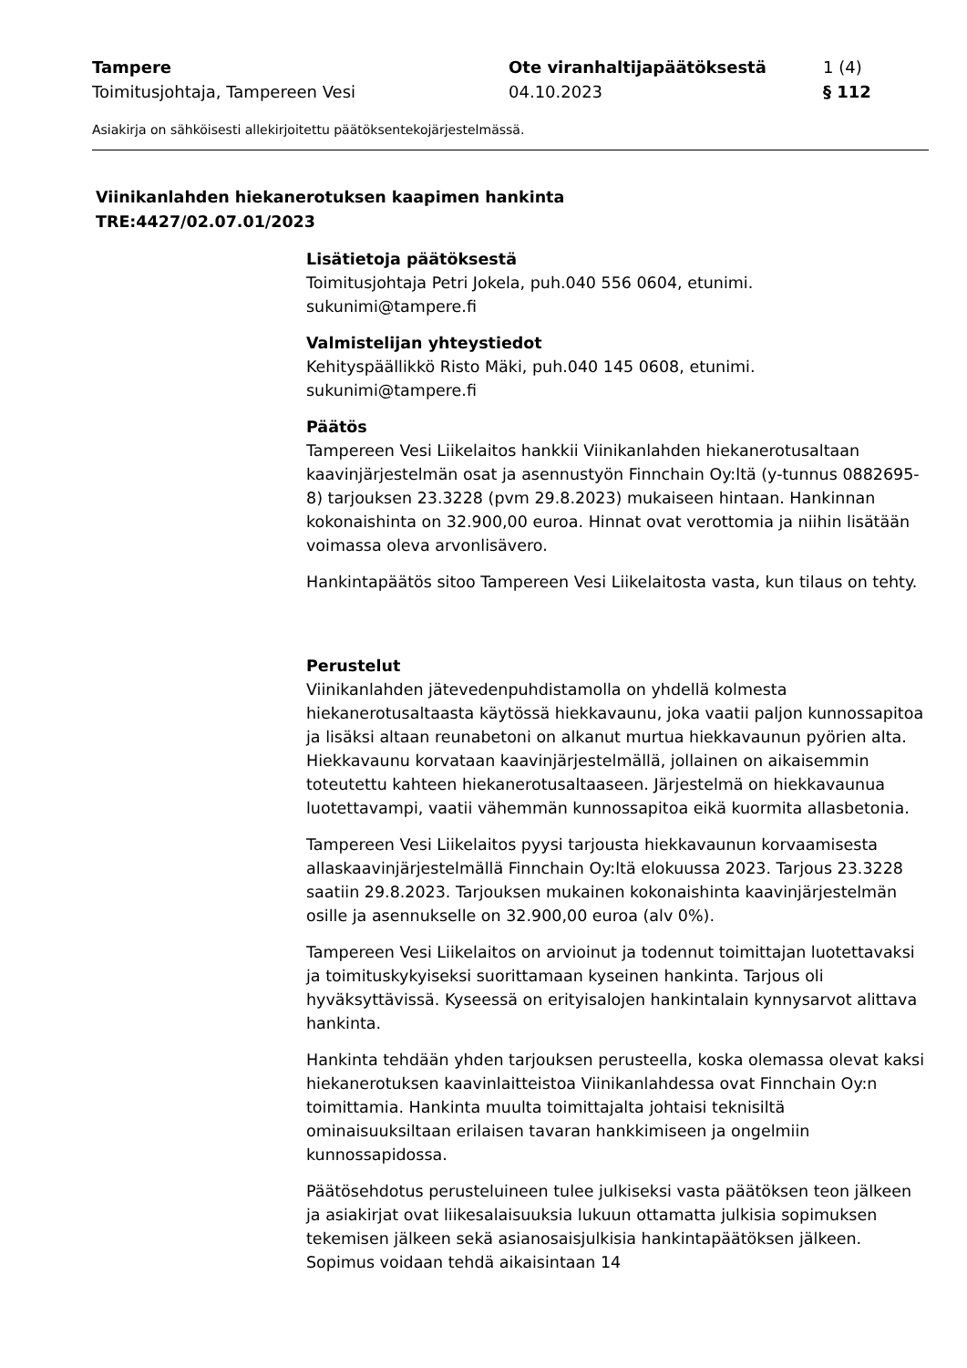Tampere
Toimitusjohtaja, Tampereen Vesi
Ote viranhaltijapäätöksestä
04.10.2023
1 (4)
§ 112
Asiakirja on sähköisesti allekirjoitettu päätöksentekojärjestelmässä.
Viinikanlahden hiekanerotuksen kaapimen hankinta
TRE:4427/02.07.01/2023
Lisätietoja päätöksestä
Toimitusjohtaja Petri Jokela, puh.040 556 0604, etunimi.
sukunimi@tampere.fi
Valmistelijan yhteystiedot
Kehityspäällikkö Risto Mäki, puh.040 145 0608, etunimi.
sukunimi@tampere.fi
Päätös
Tampereen Vesi Liikelaitos hankkii Viinikanlahden hiekanerotusaltaan kaavinjärjestelmän osat ja asennustyön Finnchain Oy:ltä (y-tunnus 0882695-8) tarjouksen 23.3228 (pvm 29.8.2023) mukaiseen hintaan. Hankinnan kokonaishinta on 32.900,00 euroa. Hinnat ovat verottomia ja niihin lisätään voimassa oleva arvonlisävero.
Hankintapäätös sitoo Tampereen Vesi Liikelaitosta vasta, kun tilaus on tehty.
Perustelut
Viinikanlahden jätevedenpuhdistamolla on yhdellä kolmesta hiekanerotusaltaasta käytössä hiekkavaunu, joka vaatii paljon kunnossapitoa ja lisäksi altaan reunabetoni on alkanut murtua hiekkavaunun pyörien alta. Hiekkavaunu korvataan kaavinjärjestelmällä, jollainen on aikaisemmin toteutettu kahteen hiekanerotusaltaaseen. Järjestelmä on hiekkavaunua luotettavampi, vaatii vähemmän kunnossapitoa eikä kuormita allasbetonia.
Tampereen Vesi Liikelaitos pyysi tarjousta hiekkavaunun korvaamisesta allaskaavinjärjestelmällä Finnchain Oy:ltä elokuussa 2023. Tarjous 23.3228 saatiin 29.8.2023. Tarjouksen mukainen kokonaishinta kaavinjärjestelmän osille ja asennukselle on 32.900,00 euroa (alv 0%).
Tampereen Vesi Liikelaitos on arvioinut ja todennut toimittajan luotettavaksi ja toimituskykyiseksi suorittamaan kyseinen hankinta. Tarjous oli hyväksyttävissä. Kyseessä on erityisalojen hankintalain kynnysarvot alittava hankinta.
Hankinta tehdään yhden tarjouksen perusteella, koska olemassa olevat kaksi hiekanerotuksen kaavinlaitteistoa Viinikanlahdessa ovat Finnchain Oy:n toimittamia. Hankinta muulta toimittajalta johtaisi teknisiltä ominaisuuksiltaan erilaisen tavaran hankkimiseen ja ongelmiin kunnossapidossa.
Päätösehdotus perusteluineen tulee julkiseksi vasta päätöksen teon jälkeen ja asiakirjat ovat liikesalaisuuksia lukuun ottamatta julkisia sopimuksen tekemisen jälkeen sekä asianosaisjulkisia hankintapäätöksen jälkeen. Sopimus voidaan tehdä aikaisintaan 14